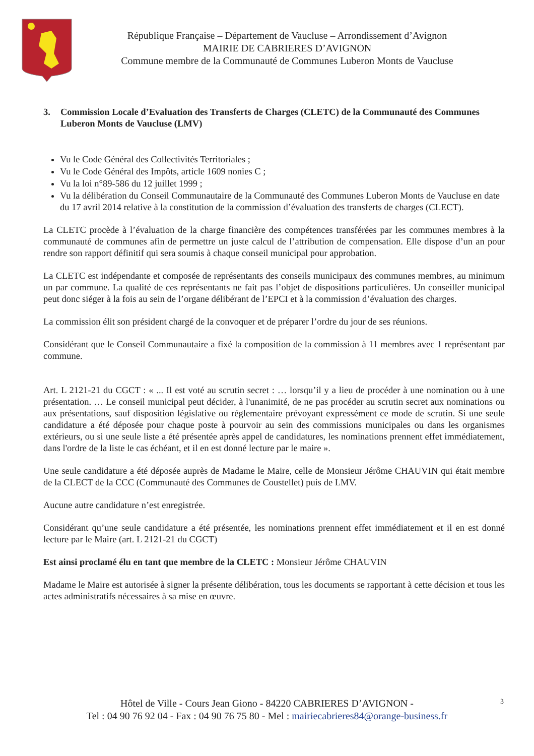République Française – Département de Vaucluse – Arrondissement d’Avignon
MAIRIE DE CABRIERES D’AVIGNON
Commune membre de la Communauté de Communes Luberon Monts de Vaucluse
3. Commission Locale d’Evaluation des Transferts de Charges (CLETC) de la Communauté des Communes Luberon Monts de Vaucluse (LMV)
Vu le Code Général des Collectivités Territoriales ;
Vu le Code Général des Impôts, article 1609 nonies C ;
Vu la loi n°89-586 du 12 juillet 1999 ;
Vu la délibération du Conseil Communautaire de la Communauté des Communes Luberon Monts de Vaucluse en date du 17 avril 2014 relative à la constitution de la commission d’évaluation des transferts de charges (CLECT).
La CLETC procède à l’évaluation de la charge financière des compétences transférées par les communes membres à la communauté de communes afin de permettre un juste calcul de l’attribution de compensation. Elle dispose d’un an pour rendre son rapport définitif qui sera soumis à chaque conseil municipal pour approbation.
La CLETC est indépendante et composée de représentants des conseils municipaux des communes membres, au minimum un par commune. La qualité de ces représentants ne fait pas l’objet de dispositions particulières. Un conseiller municipal peut donc siéger à la fois au sein de l’organe délibérant de l’EPCI et à la commission d’évaluation des charges.
La commission élit son président chargé de la convoquer et de préparer l’ordre du jour de ses réunions.
Considérant que le Conseil Communautaire a fixé la composition de la commission à 11 membres avec 1 représentant par commune.
Art. L 2121-21 du CGCT : « ... Il est voté au scrutin secret : … lorsqu’il y a lieu de procéder à une nomination ou à une présentation. … Le conseil municipal peut décider, à l'unanimité, de ne pas procéder au scrutin secret aux nominations ou aux présentations, sauf disposition législative ou réglementaire prévoyant expressément ce mode de scrutin. Si une seule candidature a été déposée pour chaque poste à pourvoir au sein des commissions municipales ou dans les organismes extérieurs, ou si une seule liste a été présentée après appel de candidatures, les nominations prennent effet immédiatement, dans l'ordre de la liste le cas échéant, et il en est donné lecture par le maire ».
Une seule candidature a été déposée auprès de Madame le Maire, celle de Monsieur Jérôme CHAUVIN qui était membre de la CLECT de la CCC (Communauté des Communes de Coustellet) puis de LMV.
Aucune autre candidature n’est enregistrée.
Considérant qu’une seule candidature a été présentée, les nominations prennent effet immédiatement et il en est donné lecture par le Maire (art. L 2121-21 du CGCT)
Est ainsi proclamé élu en tant que membre de la CLETC : Monsieur Jérôme CHAUVIN
Madame le Maire est autorisée à signer la présente délibération, tous les documents se rapportant à cette décision et tous les actes administratifs nécessaires à sa mise en œuvre.
Hôtel de Ville - Cours Jean Giono - 84220 CABRIERES D’AVIGNON -
Tel : 04 90 76 92 04 - Fax : 04 90 76 75 80 - Mel : mairiecabrieres84@orange-business.fr
3